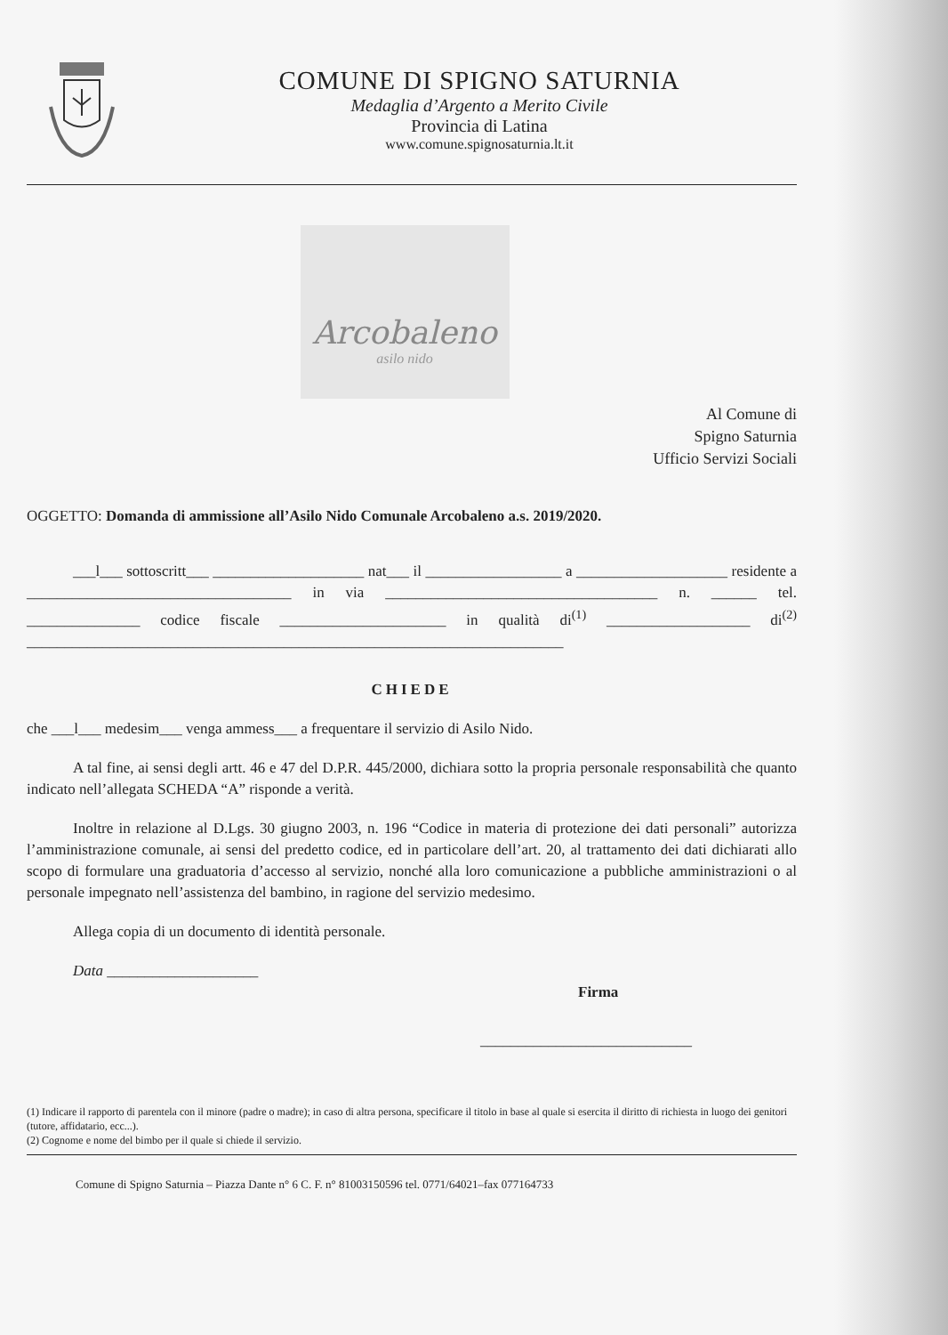COMUNE DI SPIGNO SATURNIA
Medaglia d’Argento a Merito Civile
Provincia di Latina
www.comune.spignosaturnia.lt.it
Arcobaleno
asilo nido
Al Comune di
Spigno Saturnia
Ufficio Servizi Sociali
OGGETTO: Domanda di ammissione all’Asilo Nido Comunale Arcobaleno a.s. 2019/2020.
___l___ sottoscritt___ ____________________ nat___ il __________________ a ____________________ residente a ___________________________________ in via ____________________________________ n. ______ tel. _______________ codice fiscale ______________________ in qualità di<sup>(1)</sup> ___________________ di<sup>(2)</sup> _______________________________________________________________________
CHIEDE
che ___l___ medesim___ venga ammess___ a frequentare il servizio di Asilo Nido.
A tal fine, ai sensi degli artt. 46 e 47 del D.P.R. 445/2000, dichiara sotto la propria personale responsabilità che quanto indicato nell’allegata SCHEDA “A” risponde a verità.
Inoltre in relazione al D.Lgs. 30 giugno 2003, n. 196 “Codice in materia di protezione dei dati personali” autorizza l’amministrazione comunale, ai sensi del predetto codice, ed in particolare dell’art. 20, al trattamento dei dati dichiarati allo scopo di formulare una graduatoria d’accesso al servizio, nonché alla loro comunicazione a pubbliche amministrazioni o al personale impegnato nell’assistenza del bambino, in ragione del servizio medesimo.
Allega copia di un documento di identità personale.
Data ____________________
Firma
____________________________
(1) Indicare il rapporto di parentela con il minore (padre o madre); in caso di altra persona, specificare il titolo in base al quale si esercita il diritto di richiesta in luogo dei genitori (tutore, affidatario, ecc...).
(2) Cognome e nome del bimbo per il quale si chiede il servizio.
Comune di Spigno Saturnia – Piazza Dante n° 6 C. F. n° 81003150596 tel. 0771/64021–fax 077164733